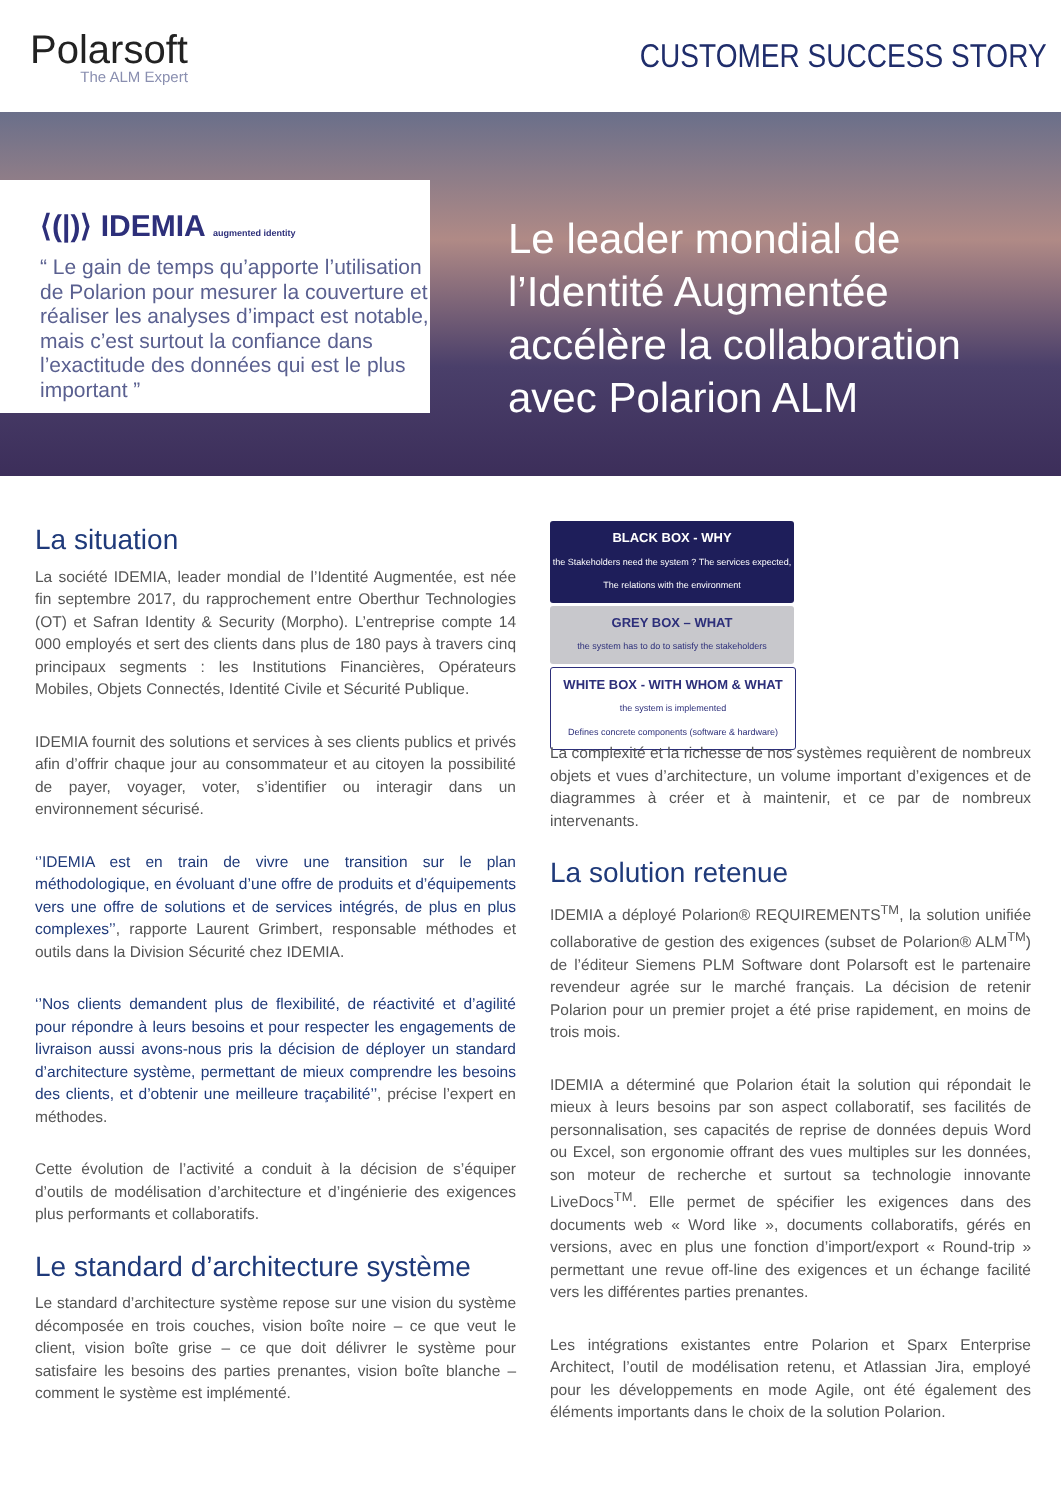Polarsoft
The ALM Expert
CUSTOMER SUCCESS STORY
⟨(|)⟩ IDEMIA augmented identity
“ Le gain de temps qu’apporte l’utilisation de Polarion pour mesurer la couverture et réaliser les analyses d’impact est notable, mais c’est surtout la confiance dans l’exactitude des données qui est le plus important ”
Le leader mondial de l’Identité Augmentée accélère la collaboration avec Polarion ALM
La situation
La société IDEMIA, leader mondial de l’Identité Augmentée, est née fin septembre 2017, du rapprochement entre Oberthur Technologies (OT) et Safran Identity & Security (Morpho). L’entreprise compte 14 000 employés et sert des clients dans plus de 180 pays à travers cinq principaux segments : les Institutions Financières, Opérateurs Mobiles, Objets Connectés, Identité Civile et Sécurité Publique.
IDEMIA fournit des solutions et services à ses clients publics et privés afin d’offrir chaque jour au consommateur et au citoyen la possibilité de payer, voyager, voter, s’identifier ou interagir dans un environnement sécurisé.
‘’IDEMIA est en train de vivre une transition sur le plan méthodologique, en évoluant d’une offre de produits et d’équipements vers une offre de solutions et de services intégrés, de plus en plus complexes’’, rapporte Laurent Grimbert, responsable méthodes et outils dans la Division Sécurité chez IDEMIA.
‘’Nos clients demandent plus de flexibilité, de réactivité et d’agilité pour répondre à leurs besoins et pour respecter les engagements de livraison aussi avons-nous pris la décision de déployer un standard d’architecture système, permettant de mieux comprendre les besoins des clients, et d’obtenir une meilleure traçabilité’’, précise l’expert en méthodes.
Cette évolution de l’activité a conduit à la décision de s’équiper d’outils de modélisation d’architecture et d’ingénierie des exigences plus performants et collaboratifs.
Le standard d’architecture système
Le standard d’architecture système repose sur une vision du système décomposée en trois couches, vision boîte noire – ce que veut le client, vision boîte grise – ce que doit délivrer le système pour satisfaire les besoins des parties prenantes, vision boîte blanche – comment le système est implémenté.
BLACK BOX - WHY
the Stakeholders need the system ? The services expected, The relations with the environment
GREY BOX – WHAT
the system has to do to satisfy the stakeholders
WHITE BOX - WITH WHOM & WHAT
the system is implemented
Defines concrete components (software & hardware)
La complexité et la richesse de nos systèmes requièrent de nombreux objets et vues d’architecture, un volume important d’exigences et de diagrammes à créer et à maintenir, et ce par de nombreux intervenants.
La solution retenue
IDEMIA a déployé Polarion® REQUIREMENTS<sup>TM</sup>, la solution unifiée collaborative de gestion des exigences (subset de Polarion® ALM<sup>TM</sup>) de l’éditeur Siemens PLM Software dont Polarsoft est le partenaire revendeur agrée sur le marché français. La décision de retenir Polarion pour un premier projet a été prise rapidement, en moins de trois mois.
IDEMIA a déterminé que Polarion était la solution qui répondait le mieux à leurs besoins par son aspect collaboratif, ses facilités de personnalisation, ses capacités de reprise de données depuis Word ou Excel, son ergonomie offrant des vues multiples sur les données, son moteur de recherche et surtout sa technologie innovante LiveDocs<sup>TM</sup>. Elle permet de spécifier les exigences dans des documents web « Word like », documents collaboratifs, gérés en versions, avec en plus une fonction d’import/export « Round-trip » permettant une revue off-line des exigences et un échange facilité vers les différentes parties prenantes.
Les intégrations existantes entre Polarion et Sparx Enterprise Architect, l’outil de modélisation retenu, et Atlassian Jira, employé pour les développements en mode Agile, ont été également des éléments importants dans le choix de la solution Polarion.